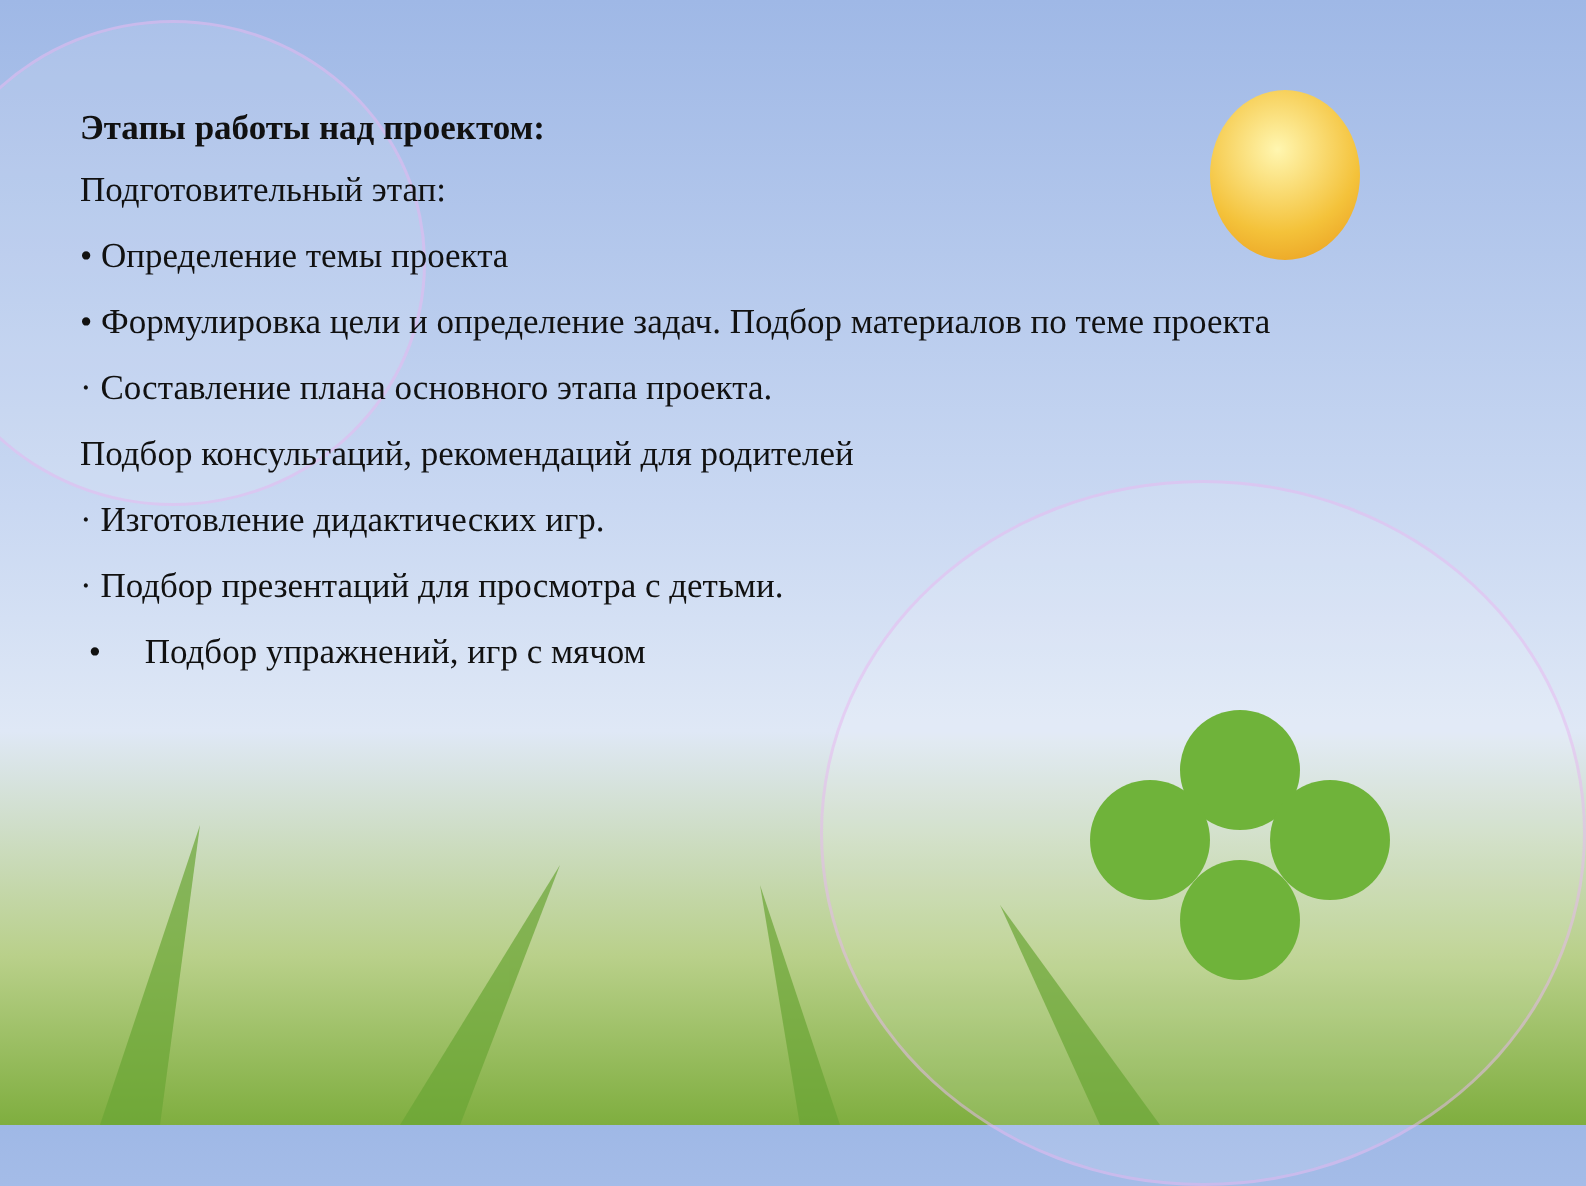Этапы работы над проектом:
Подготовительный этап:
• Определение темы проекта
• Формулировка цели и определение задач. Подбор материалов по теме проекта
· Составление плана основного этапа проекта.
Подбор консультаций, рекомендаций для родителей
· Изготовление дидактических игр.
· Подбор презентаций для просмотра с детьми.
• Подбор упражнений, игр с мячом